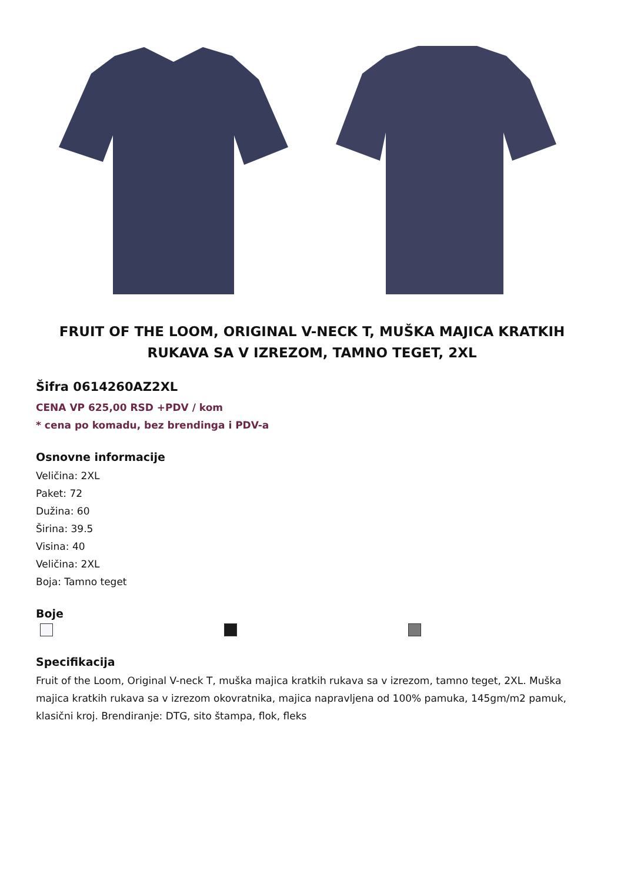FRUIT OF THE LOOM, ORIGINAL V-NECK T, MUŠKA MAJICA KRATKIH RUKAVA SA V IZREZOM, TAMNO TEGET, 2XL
Šifra 0614260AZ2XL
CENA VP 625,00 RSD +PDV / kom
* cena po komadu, bez brendinga i PDV-a
Osnovne informacije
Veličina: 2XL
Paket: 72
Dužina: 60
Širina: 39.5
Visina: 40
Veličina: 2XL
Boja: Tamno teget
Boje
Specifikacija
Fruit of the Loom, Original V-neck T, muška majica kratkih rukava sa v izrezom, tamno teget, 2XL. Muška majica kratkih rukava sa v izrezom okovratnika, majica napravljena od 100% pamuka, 145gm/m2 pamuk, klasični kroj. Brendiranje: DTG, sito štampa, flok, fleks